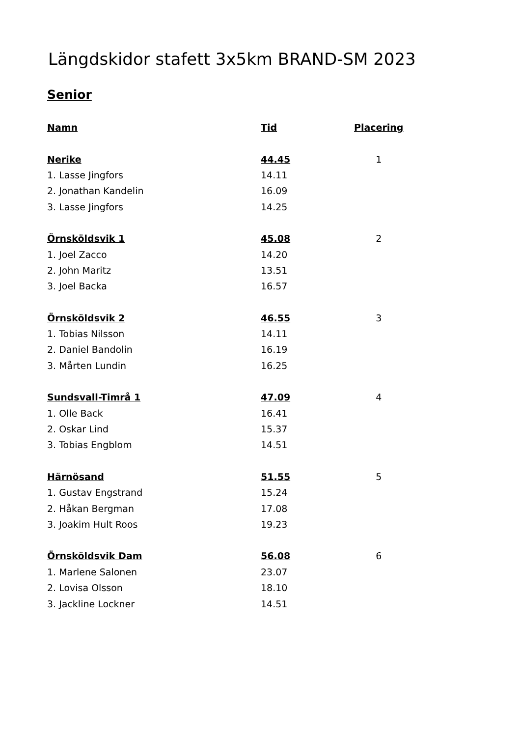Längdskidor stafett 3x5km BRAND-SM 2023
Senior
| Namn | Tid | Placering |
| --- | --- | --- |
| Nerike | 44.45 | 1 |
| 1. Lasse Jingfors | 14.11 | |
| 2. Jonathan Kandelin | 16.09 | |
| 3. Lasse Jingfors | 14.25 | |
| Örnsköldsvik 1 | 45.08 | 2 |
| 1. Joel Zacco | 14.20 | |
| 2. John Maritz | 13.51 | |
| 3. Joel Backa | 16.57 | |
| Örnsköldsvik 2 | 46.55 | 3 |
| 1. Tobias Nilsson | 14.11 | |
| 2. Daniel Bandolin | 16.19 | |
| 3. Mårten Lundin | 16.25 | |
| Sundsvall-Timrå 1 | 47.09 | 4 |
| 1. Olle Back | 16.41 | |
| 2. Oskar Lind | 15.37 | |
| 3. Tobias Engblom | 14.51 | |
| Härnösand | 51.55 | 5 |
| 1. Gustav Engstrand | 15.24 | |
| 2. Håkan Bergman | 17.08 | |
| 3. Joakim Hult Roos | 19.23 | |
| Örnsköldsvik Dam | 56.08 | 6 |
| 1. Marlene Salonen | 23.07 | |
| 2. Lovisa Olsson | 18.10 | |
| 3. Jackline Lockner | 14.51 | |